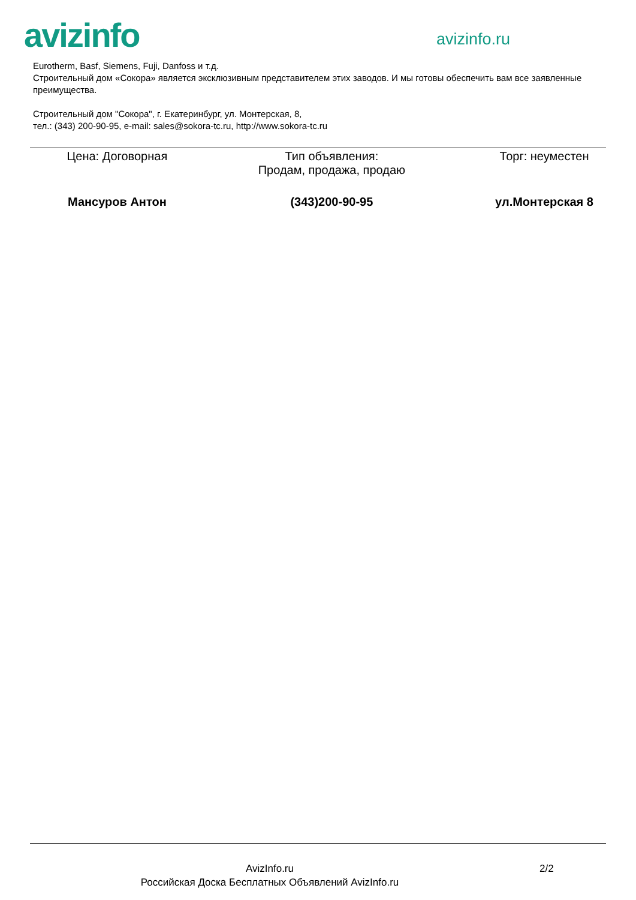avizinfo
avizinfo.ru
Eurotherm, Basf, Siemens, Fuji, Danfoss и т.д.
Строительный дом «Сокора» является эксклюзивным представителем этих заводов. И мы готовы обеспечить вам все заявленные преимущества.
Строительный дом "Сокора", г. Екатеринбург, ул. Монтерская, 8,
тел.: (343) 200-90-95, e-mail: sales@sokora-tc.ru, http://www.sokora-tc.ru
| Цена: Договорная | Тип объявления: Продам, продажа, продаю | Торг: неуместен |
| Мансуров Антон | (343)200-90-95 | ул.Монтерская 8 |
AvizInfo.ru
Российская Доска Бесплатных Объявлений AvizInfo.ru
2/2